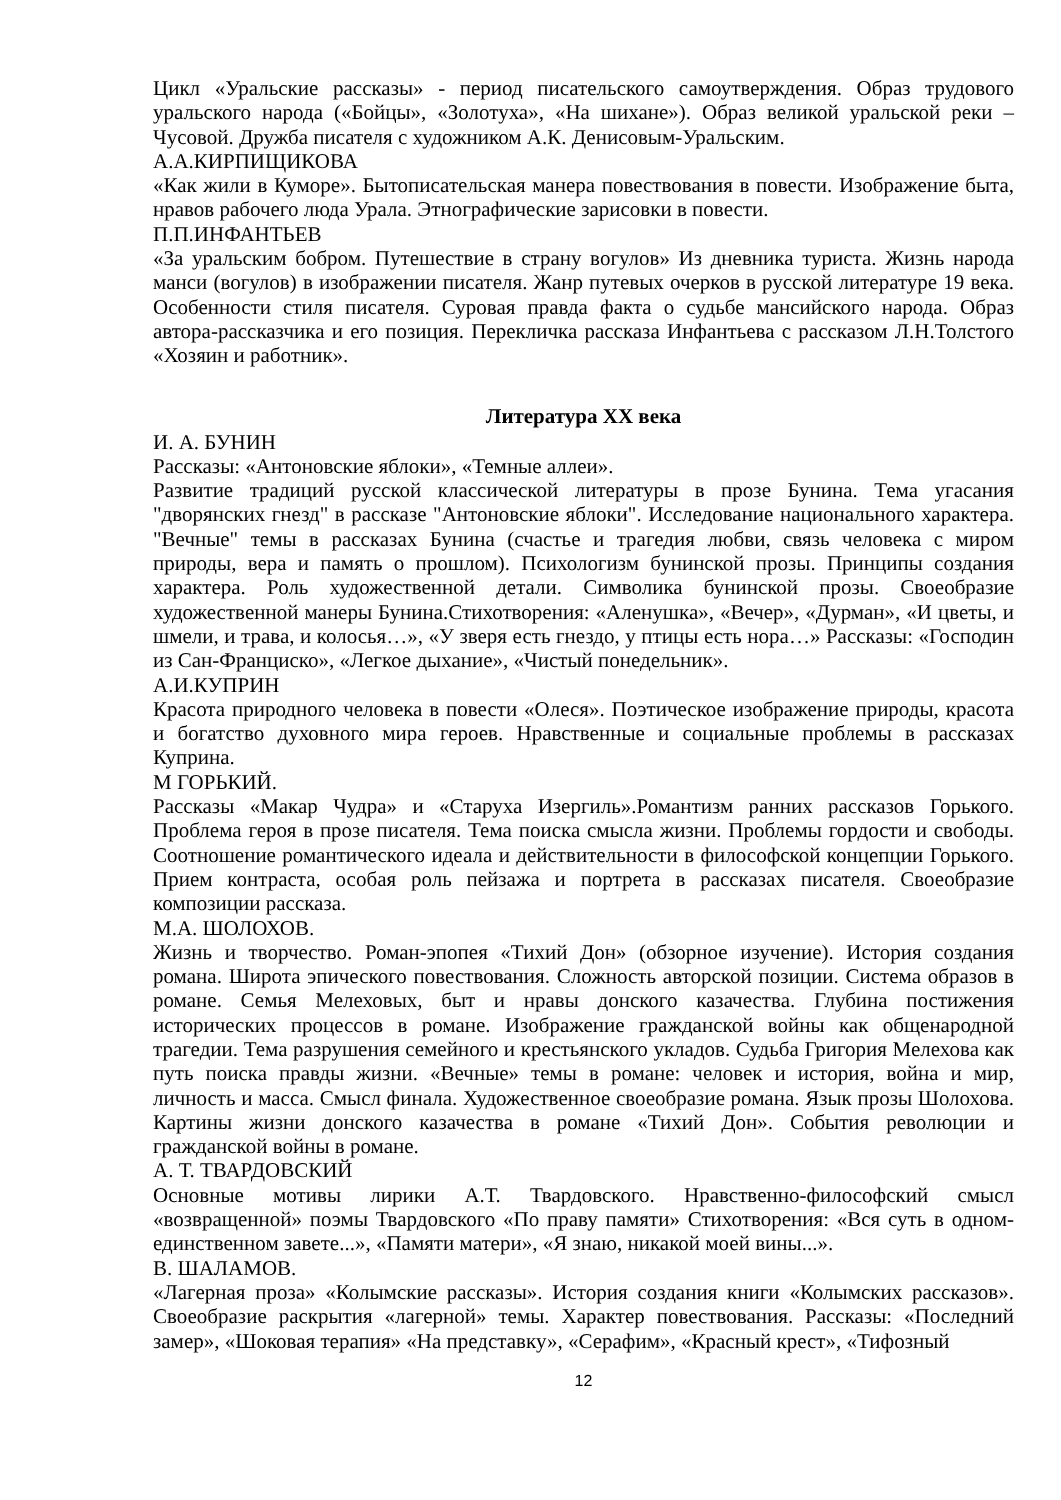Цикл «Уральские рассказы» - период писательского самоутверждения. Образ трудового уральского народа («Бойцы», «Золотуха», «На шихане»). Образ великой уральской реки – Чусовой. Дружба писателя с художником А.К. Денисовым-Уральским.
А.А.КИРПИЩИКОВА
«Как жили в Куморе». Бытописательская манера повествования в повести. Изображение быта, нравов рабочего люда Урала. Этнографические зарисовки в повести.
П.П.ИНФАНТЬЕВ
«За уральским бобром. Путешествие в страну вогулов» Из дневника туриста. Жизнь народа манси (вогулов) в изображении писателя. Жанр путевых очерков в русской литературе 19 века. Особенности стиля писателя. Суровая правда факта о судьбе мансийского народа. Образ автора-рассказчика и его позиция. Перекличка рассказа Инфантьева с рассказом Л.Н.Толстого «Хозяин и работник».
Литература XX века
И. А. БУНИН
Рассказы: «Антоновские яблоки», «Темные аллеи».
Развитие традиций русской классической литературы в прозе Бунина. Тема угасания "дворянских гнезд" в рассказе "Антоновские яблоки". Исследование национального характера. "Вечные" темы в рассказах Бунина (счастье и трагедия любви, связь человека с миром природы, вера и память о прошлом). Психологизм бунинской прозы. Принципы создания характера. Роль художественной детали. Символика бунинской прозы. Своеобразие художественной манеры Бунина.Стихотворения: «Аленушка», «Вечер», «Дурман», «И цветы, и шмели, и трава, и колосья…», «У зверя есть гнездо, у птицы есть нора…» Рассказы: «Господин из Сан-Франциско», «Легкое дыхание», «Чистый понедельник».
А.И.КУПРИН
Красота природного человека в повести «Олеся». Поэтическое изображение природы, красота и богатство духовного мира героев. Нравственные и социальные проблемы в рассказах Куприна.
М ГОРЬКИЙ.
Рассказы «Макар Чудра» и «Старуха Изергиль».Романтизм ранних рассказов Горького. Проблема героя в прозе писателя. Тема поиска смысла жизни. Проблемы гордости и свободы. Соотношение романтического идеала и действительности в философской концепции Горького. Прием контраста, особая роль пейзажа и портрета в рассказах писателя. Своеобразие композиции рассказа.
М.А. ШОЛОХОВ.
Жизнь и творчество. Роман-эпопея «Тихий Дон» (обзорное изучение). История создания романа. Широта эпического повествования. Сложность авторской позиции. Система образов в романе. Семья Мелеховых, быт и нравы донского казачества. Глубина постижения исторических процессов в романе. Изображение гражданской войны как общенародной трагедии. Тема разрушения семейного и крестьянского укладов. Судьба Григория Мелехова как путь поиска правды жизни. «Вечные» темы в романе: человек и история, война и мир, личность и масса. Смысл финала. Художественное своеобразие романа. Язык прозы Шолохова. Картины жизни донского казачества в романе «Тихий Дон». События революции и гражданской войны в романе.
А. Т. ТВАРДОВСКИЙ
Основные мотивы лирики А.Т. Твардовского. Нравственно-философский смысл «возвращенной» поэмы Твардовского «По праву памяти» Стихотворения: «Вся суть в одном-единственном завете...», «Памяти матери», «Я знаю, никакой моей вины...».
В. ШАЛАМОВ.
«Лагерная проза» «Колымские рассказы». История создания книги «Колымских рассказов». Своеобразие раскрытия «лагерной» темы. Характер повествования. Рассказы: «Последний замер», «Шоковая терапия» «На представку», «Серафим», «Красный крест», «Тифозный
12